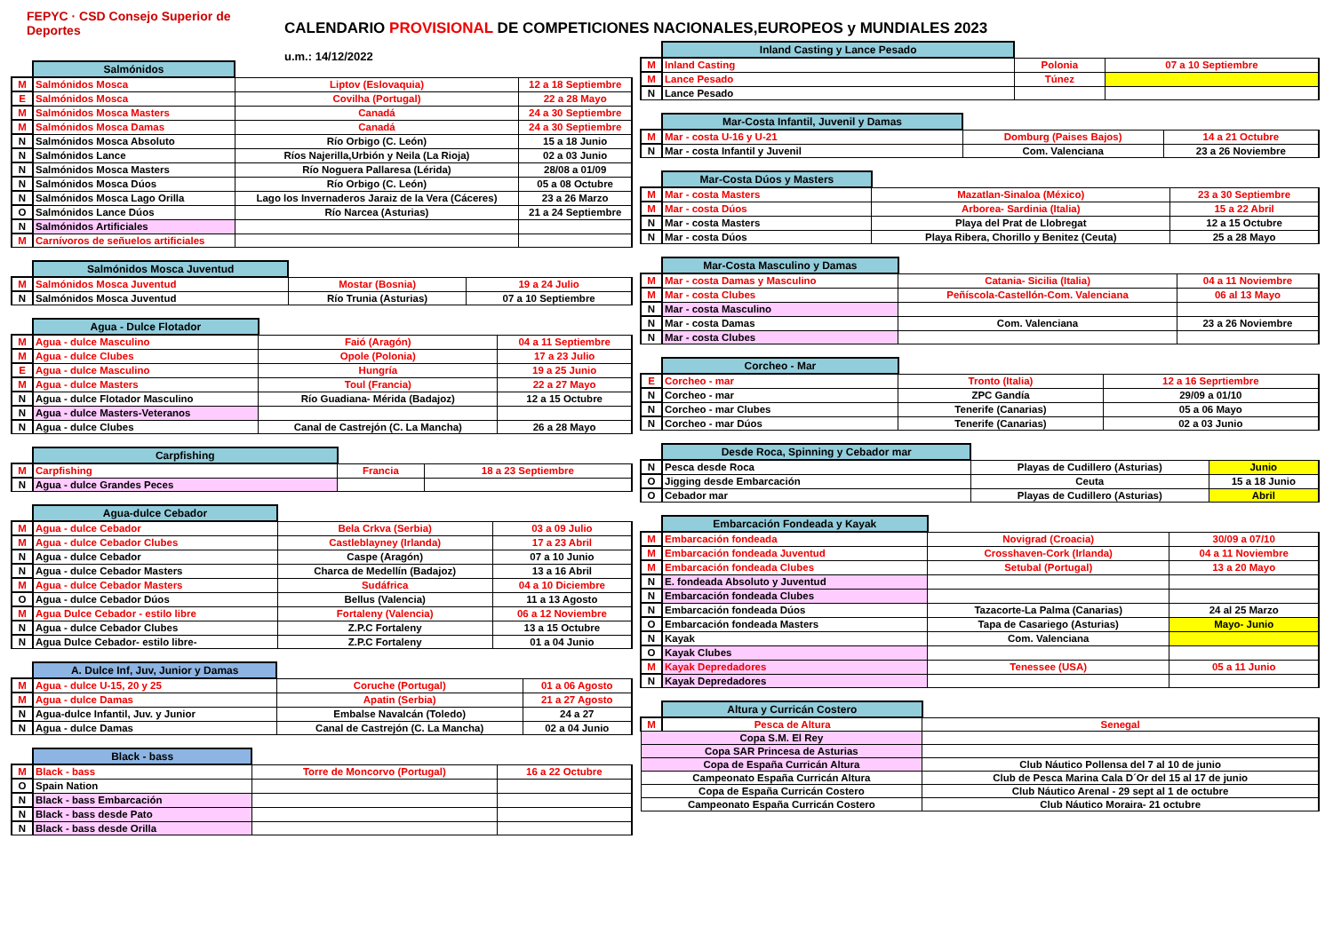FEPYC · CSD Consejo Superior de Deportes
CALENDARIO PROVISIONAL DE COMPETICIONES NACIONALES,EUROPEOS y MUNDIALES 2023
u.m.: 14/12/2022
| | Salmónidos | | |
| M | Salmónidos Mosca | Liptov (Eslovaquia) | 12 a 18 Septiembre |
| E | Salmónidos Mosca | Covilha (Portugal) | 22 a 28 Mayo |
| M | Salmónidos Mosca Masters | Canadá | 24 a 30 Septiembre |
| M | Salmónidos Mosca Damas | Canadá | 24 a 30 Septiembre |
| N | Salmónidos Mosca Absoluto | Río Orbigo (C. León) | 15 a 18 Junio |
| N | Salmónidos Lance | Ríos Najerilla,Urbión y Neila (La Rioja) | 02 a 03 Junio |
| N | Salmónidos Mosca Masters | Río Noguera Pallaresa (Lérida) | 28/08 a 01/09 |
| N | Salmónidos Mosca Dúos | Río Orbigo (C. León) | 05 a 08 Octubre |
| N | Salmónidos Mosca Lago Orilla | Lago los Invernaderos Jaraiz de la Vera (Cáceres) | 23 a 26 Marzo |
| O | Salmónidos Lance Dúos | Río Narcea (Asturias) | 21 a 24 Septiembre |
| N | Salmónidos Artificiales | | |
| M | Carnívoros de señuelos artificiales | | |
| | Salmónidos Mosca Juventud | | |
| M | Salmónidos Mosca Juventud | Mostar (Bosnia) | 19 a 24 Julio |
| N | Salmónidos Mosca Juventud | Río Trunia (Asturias) | 07 a 10 Septiembre |
| | Agua - Dulce Flotador | | |
| M | Agua - dulce Masculino | Faió (Aragón) | 04 a 11 Septiembre |
| M | Agua - dulce Clubes | Opole (Polonia) | 17 a 23 Julio |
| E | Agua - dulce Masculino | Hungría | 19 a 25 Junio |
| M | Agua - dulce Masters | Toul (Francia) | 22 a 27 Mayo |
| N | Agua - dulce Flotador Masculino | Río Guadiana- Mérida (Badajoz) | 12 a 15 Octubre |
| N | Agua - dulce Masters-Veteranos | | |
| N | Agua - dulce Clubes | Canal de Castrejón (C. La Mancha) | 26 a 28 Mayo |
| | Carpfishing | | |
| M | Carpfishing | Francia | 18 a 23 Septiembre |
| N | Agua - dulce Grandes Peces | | |
| | Agua-dulce Cebador | | |
| M | Agua - dulce Cebador | Bela Crkva (Serbia) | 03 a 09 Julio |
| M | Agua - dulce Cebador Clubes | Castleblayney (Irlanda) | 17 a 23 Abril |
| N | Agua - dulce Cebador | Caspe (Aragón) | 07 a 10 Junio |
| N | Agua - dulce Cebador Masters | Charca de Medellín (Badajoz) | 13 a 16 Abril |
| M | Agua - dulce Cebador Masters | Sudáfrica | 04 a 10 Diciembre |
| O | Agua - dulce Cebador Dúos | Bellus (Valencia) | 11 a 13 Agosto |
| M | Agua Dulce Cebador - estilo libre | Fortaleny (Valencia) | 06 a 12 Noviembre |
| N | Agua - dulce Cebador Clubes | Z.P.C Fortaleny | 13 a 15 Octubre |
| N | Agua Dulce Cebador- estilo libre- | Z.P.C Fortaleny | 01 a 04 Junio |
| | A. Dulce Inf, Juv, Junior y Damas | | |
| M | Agua - dulce U-15, 20 y 25 | Coruche (Portugal) | 01 a 06 Agosto |
| M | Agua - dulce Damas | Apatin (Serbia) | 21 a 27 Agosto |
| N | Agua-dulce Infantil, Juv. y Junior | Embalse Navalcán (Toledo) | 24 a 27 |
| N | Agua - dulce Damas | Canal de Castrejón (C. La Mancha) | 02 a 04 Junio |
| | Black - bass | | |
| M | Black - bass | Torre de Moncorvo (Portugal) | 16 a 22 Octubre |
| O | Spain Nation | | |
| N | Black - bass Embarcación | | |
| N | Black - bass desde Pato | | |
| N | Black - bass desde Orilla | | |
| | Inland Casting y Lance Pesado | | |
| M | Inland Casting | Polonia | 07 a 10 Septiembre |
| M | Lance Pesado | Túnez | |
| N | Lance Pesado | | |
| | Mar-Costa Infantil, Juvenil y Damas | | |
| M | Mar - costa U-16 y U-21 | Domburg (Paises Bajos) | 14 a 21 Octubre |
| N | Mar - costa Infantil y Juvenil | Com. Valenciana | 23 a 26 Noviembre |
| | Mar-Costa Dúos y Masters | | |
| M | Mar - costa Masters | Mazatlan-Sinaloa (México) | 23 a 30 Septiembre |
| M | Mar - costa Dúos | Arborea- Sardinia (Italia) | 15 a 22 Abril |
| N | Mar - costa Masters | Playa del Prat de Llobregat | 12 a 15 Octubre |
| N | Mar - costa Dúos | Playa Ribera, Chorillo y Benitez (Ceuta) | 25 a 28 Mayo |
| | Mar-Costa Masculino y Damas | | |
| M | Mar - costa Damas y Masculino | Catania- Sicilia (Italia) | 04 a 11 Noviembre |
| M | Mar - costa Clubes | Peñíscola-Castellón-Com. Valenciana | 06 al 13 Mayo |
| N | Mar - costa Masculino | | |
| N | Mar - costa Damas | Com. Valenciana | 23 a 26 Noviembre |
| N | Mar - costa Clubes | | |
| | Corcheo - Mar | | |
| E | Corcheo - mar | Tronto (Italia) | 12 a 16 Seprtiembre |
| N | Corcheo - mar | ZPC Gandía | 29/09 a 01/10 |
| N | Corcheo - mar Clubes | Tenerife (Canarias) | 05 a 06 Mayo |
| N | Corcheo - mar Dúos | Tenerife (Canarias) | 02 a 03 Junio |
| | Desde Roca, Spinning y Cebador mar | | |
| N | Pesca desde Roca | Playas de Cudillero (Asturias) | Junio |
| O | Jigging desde Embarcación | Ceuta | 15 a 18 Junio |
| O | Cebador mar | Playas de Cudillero (Asturias) | Abril |
| | Embarcación Fondeada y Kayak | | |
| M | Embarcación fondeada | Novigrad (Croacia) | 30/09 a 07/10 |
| M | Embarcación fondeada Juventud | Crosshaven-Cork (Irlanda) | 04 a 11 Noviembre |
| M | Embarcación fondeada Clubes | Setubal (Portugal) | 13 a 20 Mayo |
| N | E. fondeada Absoluto y Juventud | | |
| N | Embarcación fondeada Clubes | | |
| N | Embarcación fondeada Dúos | Tazacorte-La Palma (Canarias) | 24 al 25 Marzo |
| O | Embarcación fondeada Masters | Tapa de Casariego (Asturias) | Mayo- Junio |
| N | Kayak | Com. Valenciana | |
| O | Kayak Clubes | | |
| M | Kayak Depredadores | Tenessee (USA) | 05 a 11 Junio |
| N | Kayak Depredadores | | |
| | Altura y Curricán Costero | |
| M | Pesca de Altura | Senegal |
| Copa S.M. El Rey | | |
| Copa SAR Princesa de Asturias | | |
| Copa de España Curricán Altura | | Club Náutico Pollensa del 7 al 10 de junio |
| Campeonato España Curricán Altura | | Club de Pesca Marina Cala D´Or del 15 al 17 de junio |
| Copa de España Curricán Costero | | Club Náutico Arenal - 29 sept al 1 de octubre |
| Campeonato España Curricán Costero | | Club Náutico Moraira- 21 octubre |